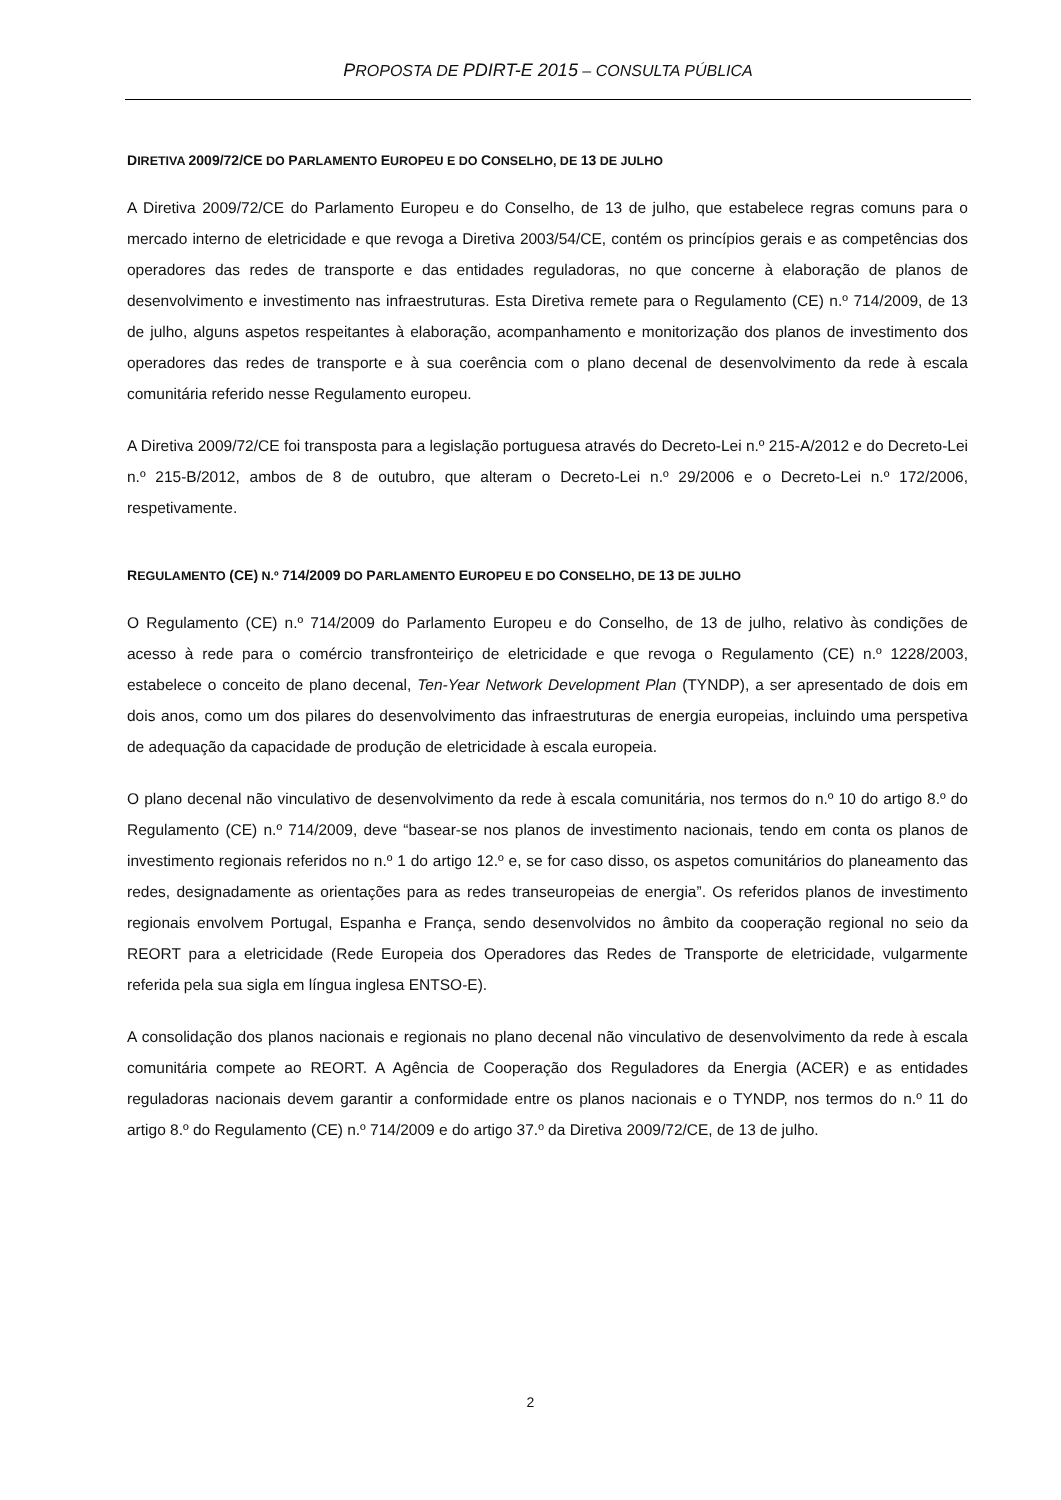PROPOSTA DE PDIRT-E 2015 – CONSULTA PÚBLICA
DIRETIVA 2009/72/CE DO PARLAMENTO EUROPEU E DO CONSELHO, DE 13 DE JULHO
A Diretiva 2009/72/CE do Parlamento Europeu e do Conselho, de 13 de julho, que estabelece regras comuns para o mercado interno de eletricidade e que revoga a Diretiva 2003/54/CE, contém os princípios gerais e as competências dos operadores das redes de transporte e das entidades reguladoras, no que concerne à elaboração de planos de desenvolvimento e investimento nas infraestruturas. Esta Diretiva remete para o Regulamento (CE) n.º 714/2009, de 13 de julho, alguns aspetos respeitantes à elaboração, acompanhamento e monitorização dos planos de investimento dos operadores das redes de transporte e à sua coerência com o plano decenal de desenvolvimento da rede à escala comunitária referido nesse Regulamento europeu.
A Diretiva 2009/72/CE foi transposta para a legislação portuguesa através do Decreto-Lei n.º 215-A/2012 e do Decreto-Lei n.º 215-B/2012, ambos de 8 de outubro, que alteram o Decreto-Lei n.º 29/2006 e o Decreto-Lei n.º 172/2006, respetivamente.
REGULAMENTO (CE) N.º 714/2009 DO PARLAMENTO EUROPEU E DO CONSELHO, DE 13 DE JULHO
O Regulamento (CE) n.º 714/2009 do Parlamento Europeu e do Conselho, de 13 de julho, relativo às condições de acesso à rede para o comércio transfronteiriço de eletricidade e que revoga o Regulamento (CE) n.º 1228/2003, estabelece o conceito de plano decenal, Ten-Year Network Development Plan (TYNDP), a ser apresentado de dois em dois anos, como um dos pilares do desenvolvimento das infraestruturas de energia europeias, incluindo uma perspetiva de adequação da capacidade de produção de eletricidade à escala europeia.
O plano decenal não vinculativo de desenvolvimento da rede à escala comunitária, nos termos do n.º 10 do artigo 8.º do Regulamento (CE) n.º 714/2009, deve “basear-se nos planos de investimento nacionais, tendo em conta os planos de investimento regionais referidos no n.º 1 do artigo 12.º e, se for caso disso, os aspetos comunitários do planeamento das redes, designadamente as orientações para as redes transeuropeias de energia”. Os referidos planos de investimento regionais envolvem Portugal, Espanha e França, sendo desenvolvidos no âmbito da cooperação regional no seio da REORT para a eletricidade (Rede Europeia dos Operadores das Redes de Transporte de eletricidade, vulgarmente referida pela sua sigla em língua inglesa ENTSO-E).
A consolidação dos planos nacionais e regionais no plano decenal não vinculativo de desenvolvimento da rede à escala comunitária compete ao REORT. A Agência de Cooperação dos Reguladores da Energia (ACER) e as entidades reguladoras nacionais devem garantir a conformidade entre os planos nacionais e o TYNDP, nos termos do n.º 11 do artigo 8.º do Regulamento (CE) n.º 714/2009 e do artigo 37.º da Diretiva 2009/72/CE, de 13 de julho.
2